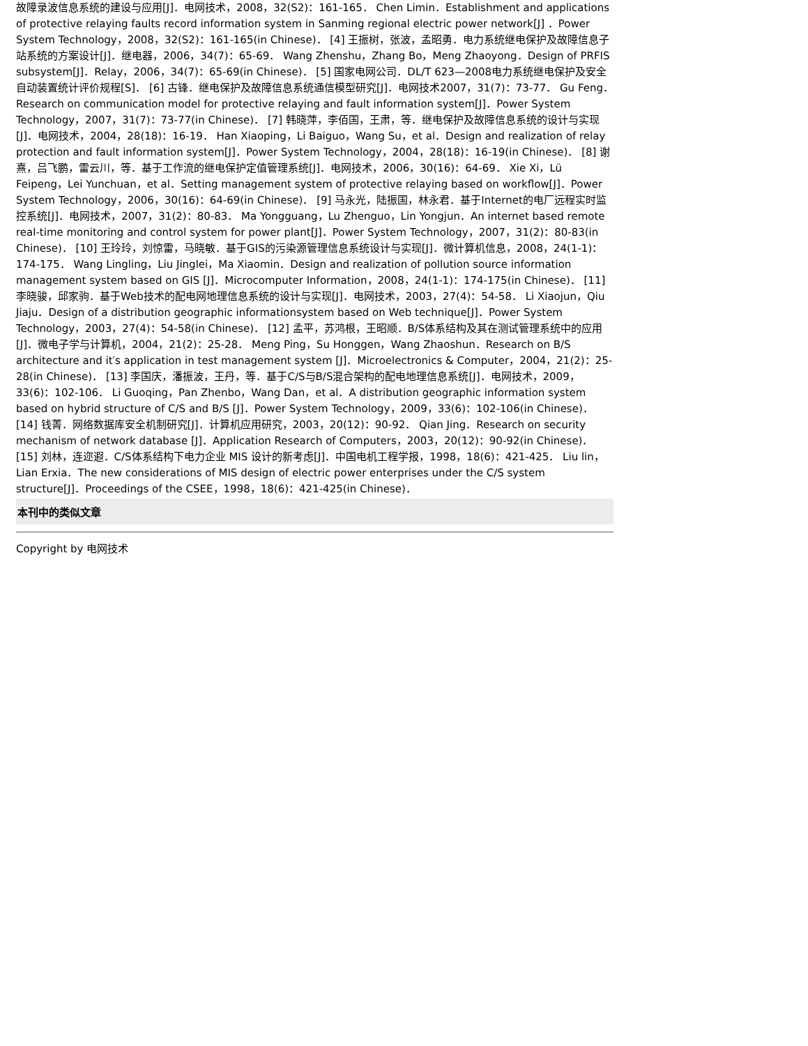故障录波信息系统的建设与应用[J]．电网技术，2008，32(S2)：161-165． Chen Limin．Establishment and applications of protective relaying faults record information system in Sanming regional electric power network[J] ．Power System Technology，2008，32(S2)：161-165(in Chinese)． [4] 王振树，张波，孟昭勇．电力系统继电保护及故障信息子站系统的方案设计[J]．继电器，2006，34(7)：65-69． Wang Zhenshu，Zhang Bo，Meng Zhaoyong．Design of PRFIS subsystem[J]．Relay，2006，34(7)：65-69(in Chinese)． [5] 国家电网公司．DL/T 623—2008电力系统继电保护及安全自动装置统计评价规程[S]． [6] 古锋．继电保护及故障信息系统通信模型研究[J]．电网技术2007，31(7)：73-77． Gu Feng．Research on communication model for protective relaying and fault information system[J]．Power System Technology，2007，31(7)：73-77(in Chinese)． [7] 韩晓萍，李佰国，王肃，等．继电保护及故障信息系统的设计与实现[J]．电网技术，2004，28(18)：16-19． Han Xiaoping，Li Baiguo，Wang Su，et al．Design and realization of relay protection and fault information system[J]．Power System Technology，2004，28(18)：16-19(in Chinese)． [8] 谢熹，吕飞鹏，雷云川，等．基于工作流的继电保护定值管理系统[J]．电网技术，2006，30(16)：64-69． Xie Xi，Lü Feipeng，Lei Yunchuan，et al．Setting management system of protective relaying based on workflow[J]．Power System Technology，2006，30(16)：64-69(in Chinese)． [9] 马永光，陆振国，林永君．基于Internet的电厂远程实时监控系统[J]．电网技术，2007，31(2)：80-83． Ma Yongguang，Lu Zhenguo，Lin Yongjun．An internet based remote real-time monitoring and control system for power plant[J]．Power System Technology，2007，31(2)：80-83(in Chinese)． [10] 王玲玲，刘惊雷，马晓敏．基于GIS的污染源管理信息系统设计与实现[J]．微计算机信息，2008，24(1-1)：174-175． Wang Lingling，Liu Jinglei，Ma Xiaomin．Design and realization of pollution source information management system based on GIS [J]．Microcomputer Information，2008，24(1-1)：174-175(in Chinese)． [11] 李晓骏，邱家驹．基于Web技术的配电网地理信息系统的设计与实现[J]．电网技术，2003，27(4)：54-58． Li Xiaojun，Qiu Jiaju．Design of a distribution geographic informationsystem based on Web technique[J]．Power System Technology，2003，27(4)：54-58(in Chinese)． [12] 孟平，苏鸿根，王昭顺．B/S体系结构及其在测试管理系统中的应用[J]．微电子学与计算机，2004，21(2)：25-28． Meng Ping，Su Honggen，Wang Zhaoshun．Research on B/S architecture and it′s application in test management system [J]．Microelectronics & Computer，2004，21(2)：25-28(in Chinese)． [13] 李国庆，潘振波，王丹，等．基于C/S与B/S混合架构的配电地理信息系统[J]．电网技术，2009，33(6)：102-106． Li Guoqing，Pan Zhenbo，Wang Dan，et al．A distribution geographic information system based on hybrid structure of C/S and B/S [J]．Power System Technology，2009，33(6)：102-106(in Chinese)． [14] 钱菁．网络数据库安全机制研究[J]．计算机应用研究，2003，20(12)：90-92． Qian Jing．Research on security mechanism of network database [J]．Application Research of Computers，2003，20(12)：90-92(in Chinese)． [15] 刘林，连迩遐．C/S体系结构下电力企业 MIS 设计的新考虑[J]．中国电机工程学报，1998，18(6)：421-425． Liu lin，Lian Erxia．The new considerations of MIS design of electric power enterprises under the C/S system structure[J]．Proceedings of the CSEE，1998，18(6)：421-425(in Chinese)．
本刊中的类似文章
Copyright by 电网技术